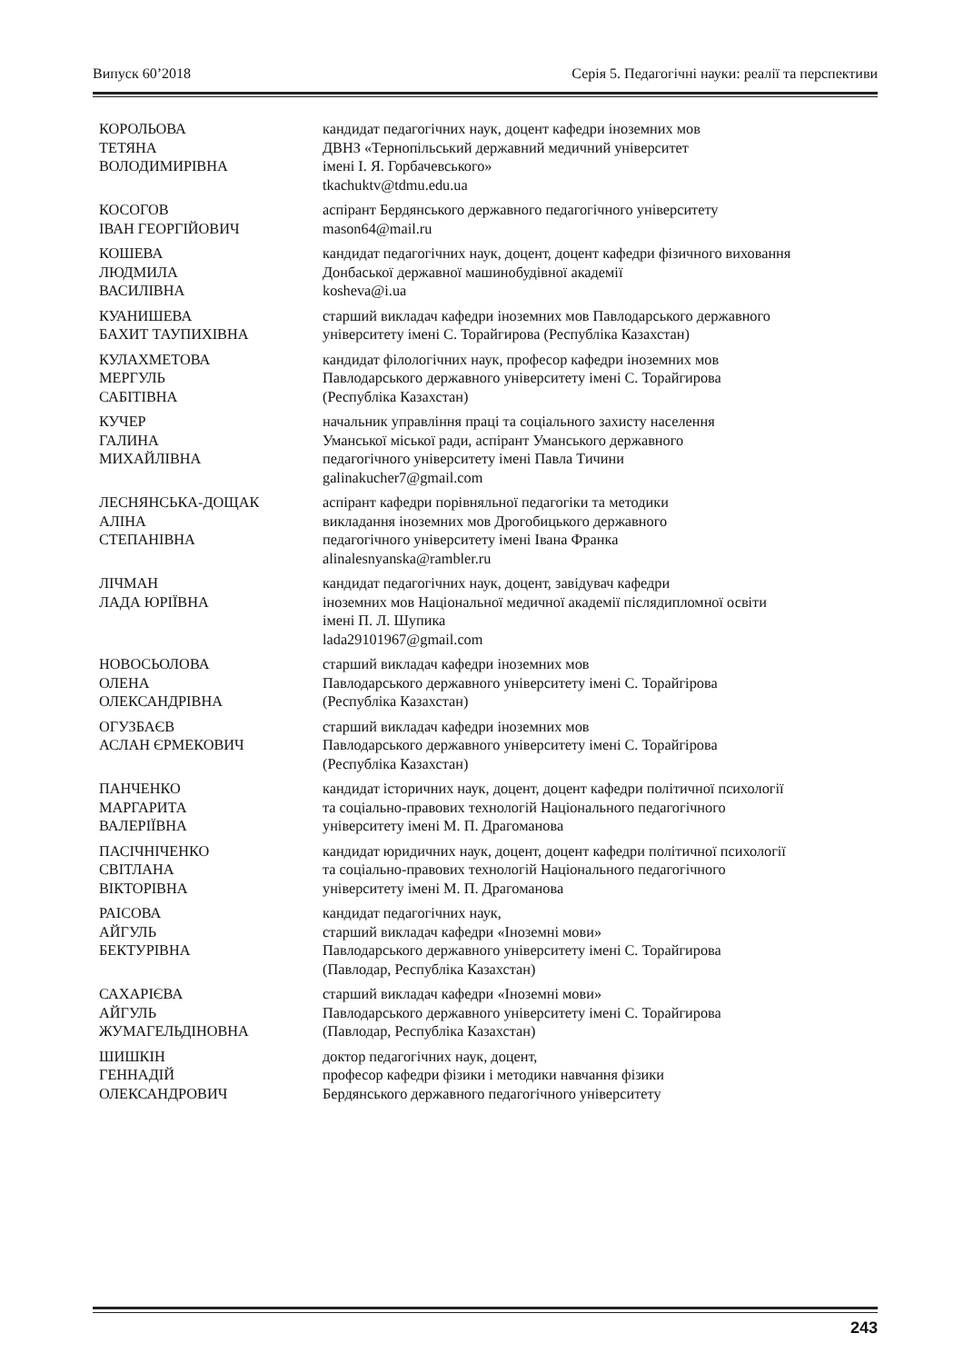Випуск 60’2018 Серія 5. Педагогічні науки: реалії та перспективи
КОРОЛЬОВА
ТЕТЯНА
ВОЛОДИМИРІВНА
кандидат педагогічних наук, доцент кафедри іноземних мов
ДВНЗ «Тернопільський державний медичний університет
імені І. Я. Горбачевського»
tkachuktv@tdmu.edu.ua
КОСОГОВ
ІВАН ГЕОРГІЙОВИЧ
аспірант Бердянського державного педагогічного університету
mason64@mail.ru
КОШЕВА
ЛЮДМИЛА
ВАСИЛІВНА
кандидат педагогічних наук, доцент, доцент кафедри фізичного виховання
Донбаської державної машинобудівної академії
kosheva@i.ua
КУАНИШЕВА
БАХИТ ТАУПИХІВНА
старший викладач кафедри іноземних мов Павлодарського державного
університету імені С. Торайгирова (Республіка Казахстан)
КУЛАХМЕТОВА
МЕРГУЛЬ
САБІТІВНА
кандидат філологічних наук, професор кафедри іноземних мов
Павлодарського державного університету імені С. Торайгирова
(Республіка Казахстан)
КУЧЕР
ГАЛИНА
МИХАЙЛІВНА
начальник управління праці та соціального захисту населення
Уманської міської ради, аспірант Уманського державного
педагогічного університету імені Павла Тичини
galinakucher7@gmail.com
ЛЕСНЯНСЬКА-ДОЩАК
АЛІНА
СТЕПАНІВНА
аспірант кафедри порівняльної педагогіки та методики
викладання іноземних мов Дрогобицького державного
педагогічного університету імені Івана Франка
alinalesnyanska@rambler.ru
ЛІЧМАН
ЛАДА ЮРІЇВНА
кандидат педагогічних наук, доцент, завідувач кафедри
іноземних мов Національної медичної академії післядипломної освіти
імені П. Л. Шупика
lada29101967@gmail.com
НОВОСЬОЛОВА
ОЛЕНА
ОЛЕКСАНДРІВНА
старший викладач кафедри іноземних мов
Павлодарського державного університету імені С. Торайгірова
(Республіка Казахстан)
ОГУЗБАЄВ
АСЛАН ЄРМЕКОВИЧ
старший викладач кафедри іноземних мов
Павлодарського державного університету імені С. Торайгірова
(Республіка Казахстан)
ПАНЧЕНКО
МАРГАРИТА
ВАЛЕРІЇВНА
кандидат історичних наук, доцент, доцент кафедри політичної психології
та соціально-правових технологій Національного педагогічного
університету імені М. П. Драгоманова
ПАСІЧНІЧЕНКО
СВІТЛАНА
ВІКТОРІВНА
кандидат юридичних наук, доцент, доцент кафедри політичної психології
та соціально-правових технологій Національного педагогічного
університету імені М. П. Драгоманова
РАІСОВА
АЙГУЛЬ
БЕКТУРІВНА
кандидат педагогічних наук,
старший викладач кафедри «Іноземні мови»
Павлодарського державного університету імені С. Торайгирова
(Павлодар, Республіка Казахстан)
САХАРІЄВА
АЙГУЛЬ
ЖУМАГЕЛЬДІНОВНА
старший викладач кафедри «Іноземні мови»
Павлодарського державного університету імені С. Торайгирова
(Павлодар, Республіка Казахстан)
ШИШКІН
ГЕННАДІЙ
ОЛЕКСАНДРОВИЧ
доктор педагогічних наук, доцент,
професор кафедри фізики і методики навчання фізики
Бердянського державного педагогічного університету
243